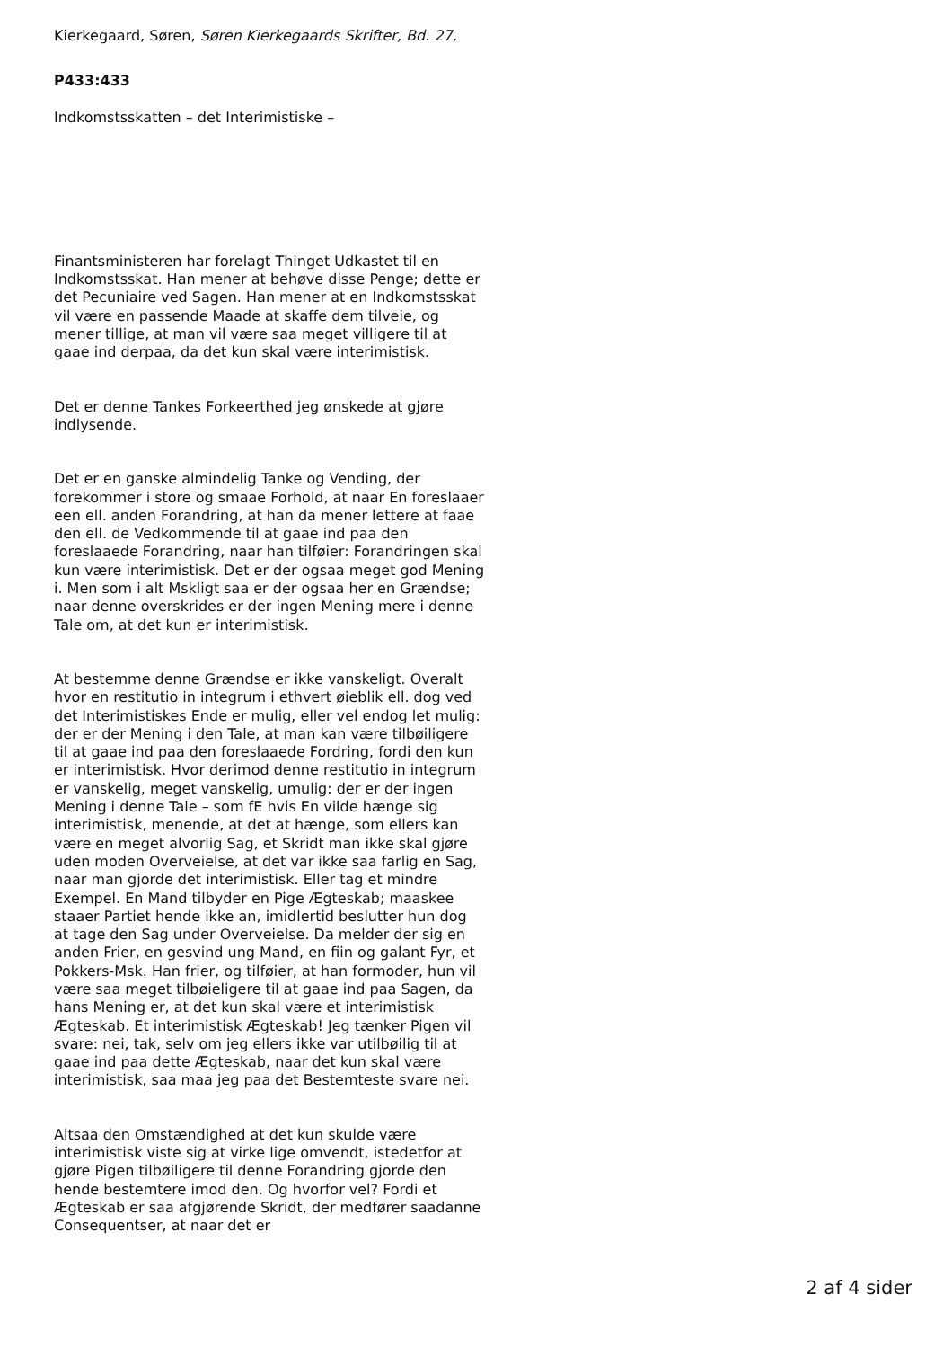Kierkegaard, Søren, Søren Kierkegaards Skrifter, Bd. 27,
P433:433
Indkomstsskatten – det Interimistiske –
Finantsministeren har forelagt Thinget Udkastet til en Indkomstsskat. Han mener at behøve disse Penge; dette er det Pecuniaire ved Sagen. Han mener at en Indkomstsskat vil være en passende Maade at skaffe dem tilveie, og mener tillige, at man vil være saa meget villigere til at gaae ind derpaa, da det kun skal være interimistisk.
Det er denne Tankes Forkeerthed jeg ønskede at gjøre indlysende.
Det er en ganske almindelig Tanke og Vending, der forekommer i store og smaae Forhold, at naar En foreslaaer een ell. anden Forandring, at han da mener lettere at faae den ell. de Vedkommende til at gaae ind paa den foreslaaede Forandring, naar han tilføier: Forandringen skal kun være interimistisk. Det er der ogsaa meget god Mening i. Men som i alt Mskligt saa er der ogsaa her en Grændse; naar denne overskrides er der ingen Mening mere i denne Tale om, at det kun er interimistisk.
At bestemme denne Grændse er ikke vanskeligt. Overalt hvor en restitutio in integrum i ethvert øieblik ell. dog ved det Interimistiskes Ende er mulig, eller vel endog let mulig: der er der Mening i den Tale, at man kan være tilbøiligere til at gaae ind paa den foreslaaede Fordring, fordi den kun er interimistisk. Hvor derimod denne restitutio in integrum er vanskelig, meget vanskelig, umulig: der er der ingen Mening i denne Tale – som fE hvis En vilde hænge sig interimistisk, menende, at det at hænge, som ellers kan være en meget alvorlig Sag, et Skridt man ikke skal gjøre uden moden Overveielse, at det var ikke saa farlig en Sag, naar man gjorde det interimistisk. Eller tag et mindre Exempel. En Mand tilbyder en Pige Ægteskab; maaskee staaer Partiet hende ikke an, imidlertid beslutter hun dog at tage den Sag under Overveielse. Da melder der sig en anden Frier, en gesvind ung Mand, en fiin og galant Fyr, et Pokkers-Msk. Han frier, og tilføier, at han formoder, hun vil være saa meget tilbøieligere til at gaae ind paa Sagen, da hans Mening er, at det kun skal være et interimistisk Ægteskab. Et interimistisk Ægteskab! Jeg tænker Pigen vil svare: nei, tak, selv om jeg ellers ikke var utilbøilig til at gaae ind paa dette Ægteskab, naar det kun skal være interimistisk, saa maa jeg paa det Bestemteste svare nei.
Altsaa den Omstændighed at det kun skulde være interimistisk viste sig at virke lige omvendt, istedetfor at gjøre Pigen tilbøiligere til denne Forandring gjorde den hende bestemtere imod den. Og hvorfor vel? Fordi et Ægteskab er saa afgjørende Skridt, der medfører saadanne Consequentser, at naar det er
2 af 4 sider